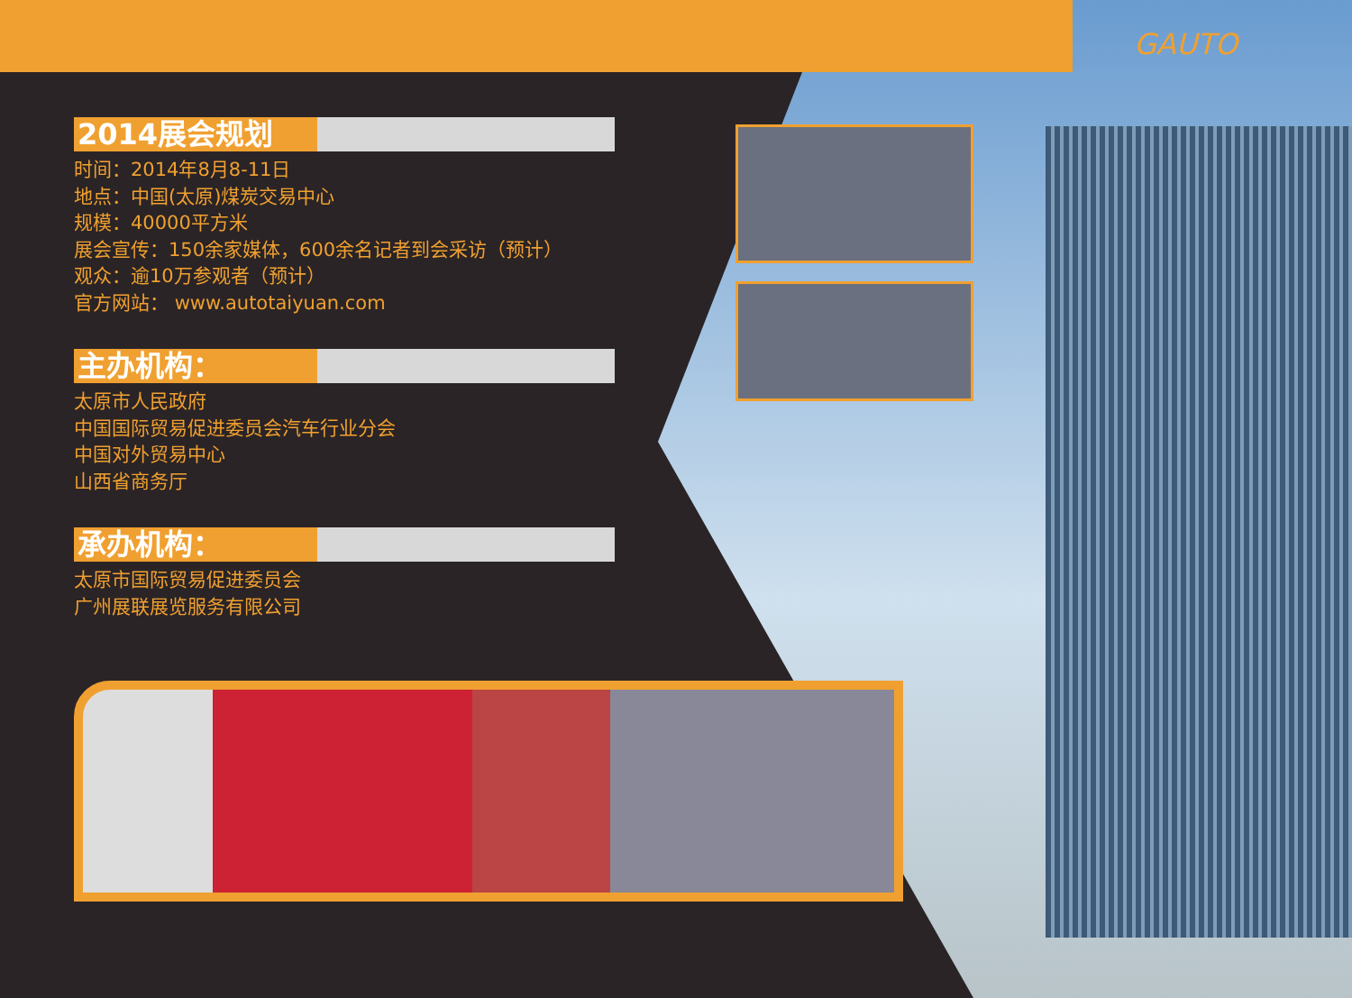GAUTO
2014展会规划
时间：2014年8月8-11日
地点：中国(太原)煤炭交易中心
规模：40000平方米
展会宣传：150余家媒体，600余名记者到会采访（预计）
观众：逾10万参观者（预计）
官方网站： www.autotaiyuan.com
主办机构：
太原市人民政府
中国国际贸易促进委员会汽车行业分会
中国对外贸易中心
山西省商务厅
承办机构：
太原市国际贸易促进委员会
广州展联展览服务有限公司